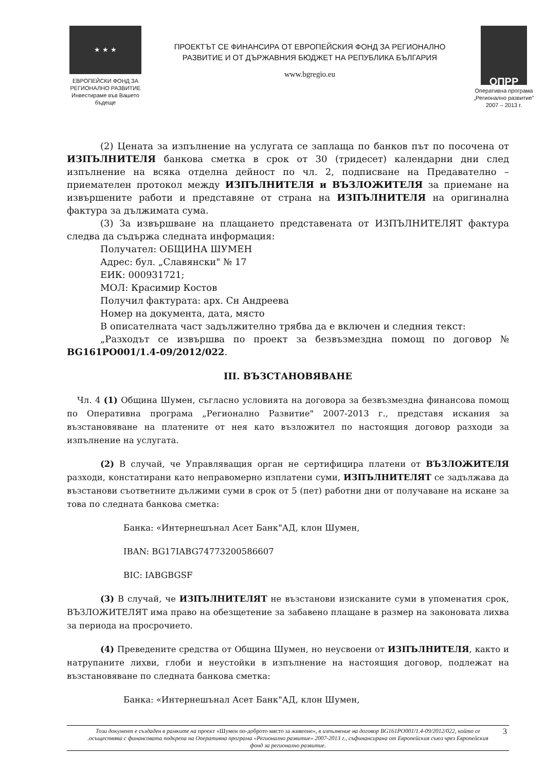★ ★ ★
ЕВРОПЕЙСКИ ФОНД ЗА
РЕГИОНАЛНО РАЗВИТИЕ
Инвестираме във Вашето бъдеще
ПРОЕКТЪТ СЕ ФИНАНСИРА ОТ ЕВРОПЕЙСКИЯ ФОНД ЗА РЕГИОНАЛНО
РАЗВИТИЕ И ОТ ДЪРЖАВНИЯ БЮДЖЕТ НА РЕПУБЛИКА БЪЛГАРИЯ
www.bgregio.eu
ОПРР
Оперативна програма
„Регионално развитие"
2007 – 2013 г.
(2) Цената за изпълнение на услугата се заплаща по банков път по посочена от ИЗПЪЛНИТЕЛЯ банкова сметка в срок от 30 (тридесет) календарни дни след изпълнение на всяка отделна дейност по чл. 2, подписване на Предавателно – приемателен протокол между ИЗПЪЛНИТЕЛЯ и ВЪЗЛОЖИТЕЛЯ за приемане на извършените работи и представяне от страна на ИЗПЪЛНИТЕЛЯ на оригинална фактура за дължимата сума.
(3) За извършване на плащането представената от ИЗПЪЛНИТЕЛЯТ фактура следва да съдържа следната информация:
Получател: ОБЩИНА ШУМЕН
Адрес: бул. „Славянски" № 17
ЕИК: 000931721;
МОЛ: Красимир Костов
Получил фактурата: арх. Сн Андреева
Номер на документа, дата, място
В описателната част задължително трябва да е включен и следния текст:
„Разходът се извършва по проект за безвъзмездна помощ по договор № BG161PO001/1.4-09/2012/022.
III. ВЪЗСТАНОВЯВАНЕ
Чл. 4 (1) Община Шумен, съгласно условията на договора за безвъзмездна финансова помощ по Оперативна програма „Регионално Развитие" 2007-2013 г., представя искания за възстановяване на платените от нея като възложител по настоящия договор разходи за изпълнение на услугата.
(2) В случай, че Управляващия орган не сертифицира платени от ВЪЗЛОЖИТЕЛЯ разходи, констатирани като неправомерно изплатени суми, ИЗПЪЛНИТЕЛЯТ се задължава да възстанови съответните дължими суми в срок от 5 (пет) работни дни от получаване на искане за това по следната банкова сметка:
Банка: «Интернешънал Асет Банк"АД, клон Шумен,
IBAN: BG17IABG74773200586607
BIC: IABGBGSF
(3) В случай, че ИЗПЪЛНИТЕЛЯТ не възстанови изисканите суми в упоменатия срок, ВЪЗЛОЖИТЕЛЯТ има право на обезщетение за забавено плащане в размер на законовата лихва за периода на просрочието.
(4) Преведените средства от Община Шумен, но неусвоени от ИЗПЪЛНИТЕЛЯ, както и натрупаните лихви, глоби и неустойки в изпълнение на настоящия договор, подлежат на възстановяване по следната банкова сметка:
Банка: «Интернешънал Асет Банк"АД, клон Шумен,
Този документ е създаден в рамките на проект «Шумен по-доброто място за живеене», в изпълнение на договор BG161PO001/1.4-09/2012/022, който се .осъществява с финансовата подкрепа на Оперативна програма «Регионално развитие» 2007-2013 г., съфинансирана от Европейския съюз чрез Европейския фонд за регионално развитие. 3